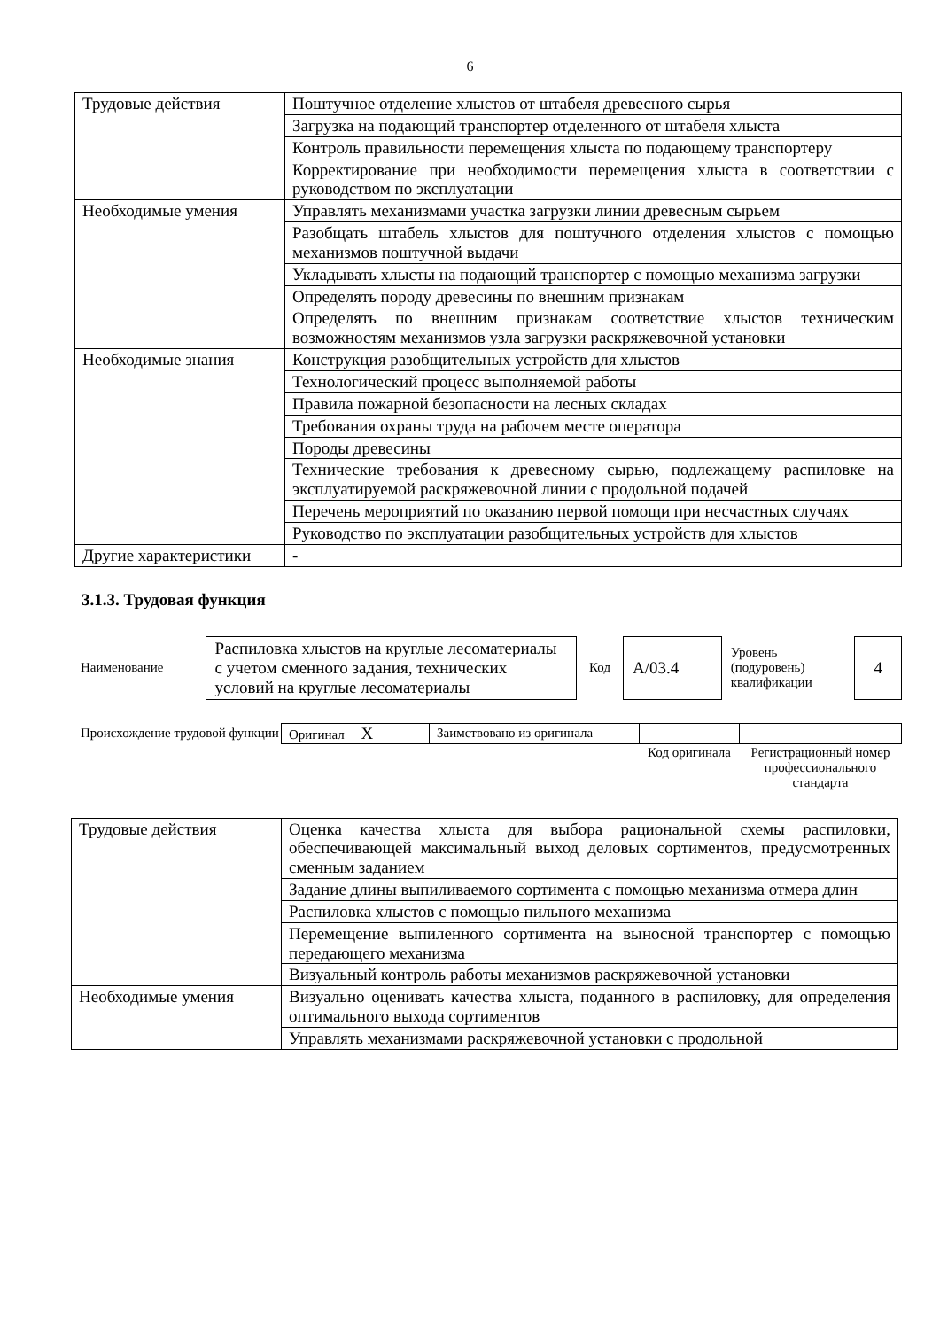6
| Трудовые действия | Поштучное отделение хлыстов от штабеля древесного сырья |
| | Загрузка на подающий транспортер отделенного от штабеля хлыста |
| | Контроль правильности перемещения хлыста по подающему транспортеру |
| | Корректирование при необходимости перемещения хлыста в соответствии с руководством по эксплуатации |
| Необходимые умения | Управлять механизмами участка загрузки линии древесным сырьем |
| | Разобщать штабель хлыстов для поштучного отделения хлыстов с помощью механизмов поштучной выдачи |
| | Укладывать хлысты на подающий транспортер с помощью механизма загрузки |
| | Определять породу древесины по внешним признакам |
| | Определять по внешним признакам соответствие хлыстов техническим возможностям механизмов узла загрузки раскряжевочной установки |
| Необходимые знания | Конструкция разобщительных устройств для хлыстов |
| | Технологический процесс выполняемой работы |
| | Правила пожарной безопасности на лесных складах |
| | Требования охраны труда на рабочем месте оператора |
| | Породы древесины |
| | Технические требования к древесному сырью, подлежащему распиловке на эксплуатируемой раскряжевочной линии с продольной подачей |
| | Перечень мероприятий по оказанию первой помощи при несчастных случаях |
| | Руководство по эксплуатации разобщительных устройств для хлыстов |
| Другие характеристики | - |
3.1.3. Трудовая функция
| Наименование | Распиловка хлыстов на круглые лесоматериалы с учетом сменного задания, технических условий на круглые лесоматериалы | Код | А/03.4 | Уровень (подуровень) квалификации | 4 |
| Происхождение трудовой функции | Оригинал X | Заимствовано из оригинала | | |
| | | | Код оригинала | Регистрационный номер профессионального стандарта |
| Трудовые действия | Оценка качества хлыста для выбора рациональной схемы распиловки, обеспечивающей максимальный выход деловых сортиментов, предусмотренных сменным заданием |
| | Задание длины выпиливаемого сортимента с помощью механизма отмера длин |
| | Распиловка хлыстов с помощью пильного механизма |
| | Перемещение выпиленного сортимента на выносной транспортер с помощью передающего механизма |
| | Визуальный контроль работы механизмов раскряжевочной установки |
| Необходимые умения | Визуально оценивать качества хлыста, поданного в распиловку, для определения оптимального выхода сортиментов |
| | Управлять механизмами раскряжевочной установки с продольной |